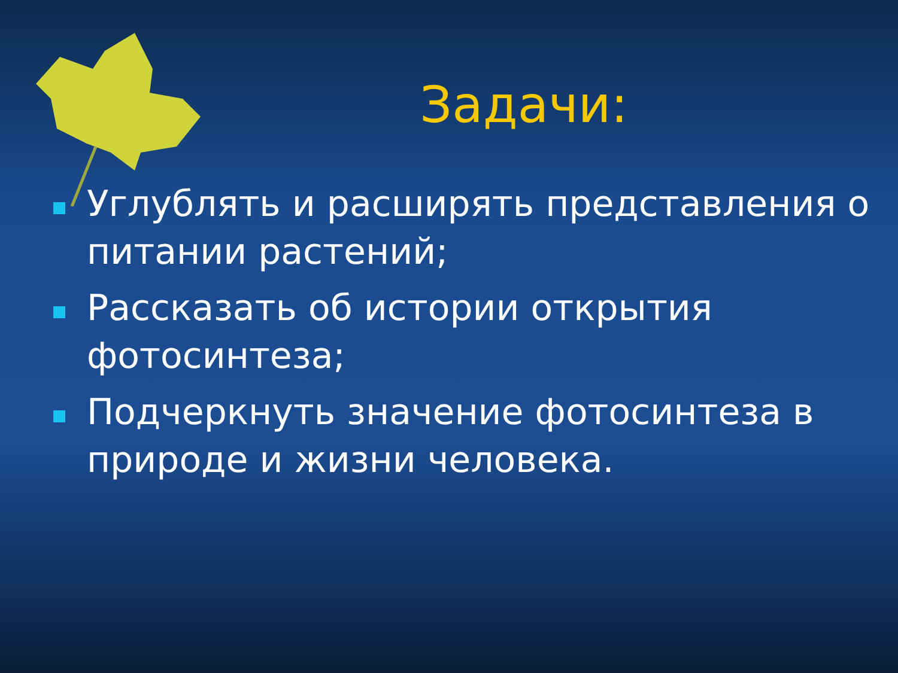Задачи:
Углублять и расширять представления о питании растений;
Рассказать об истории открытия фотосинтеза;
Подчеркнуть значение фотосинтеза в природе и жизни человека.